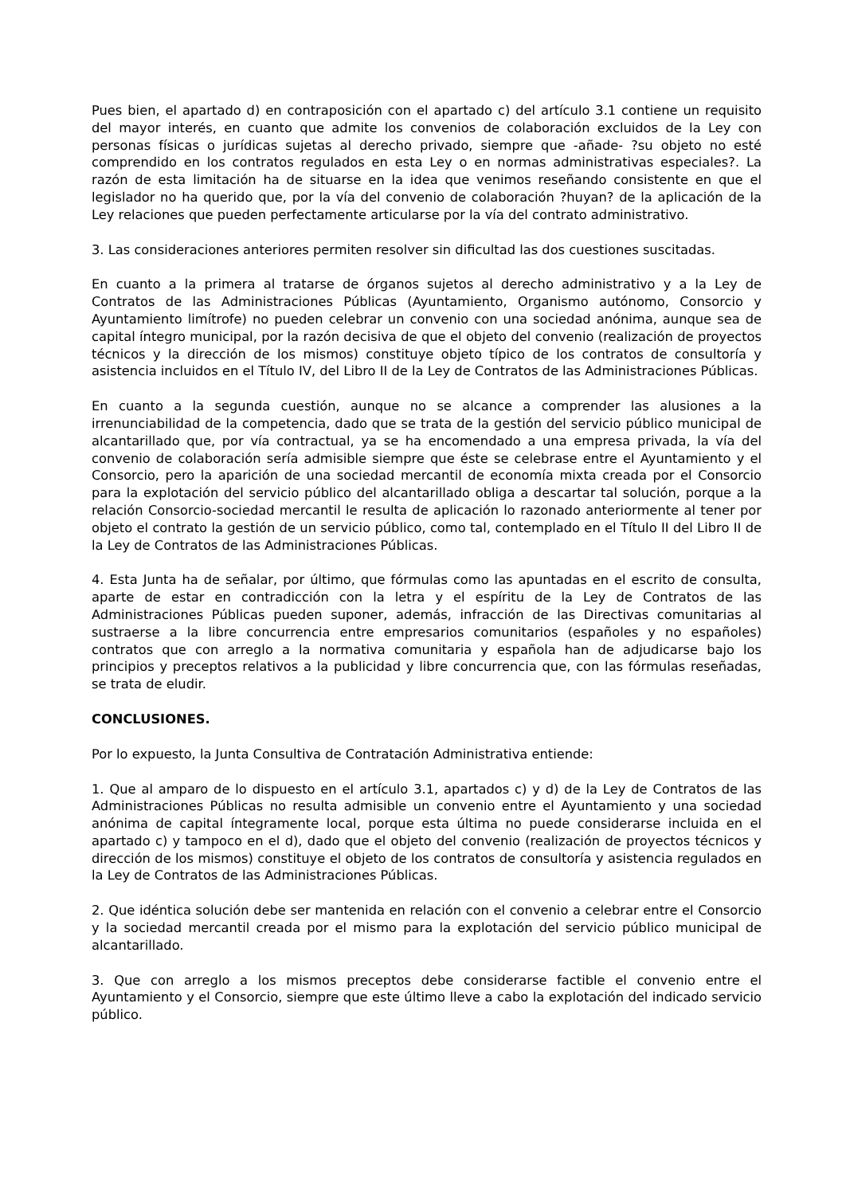Pues bien, el apartado d) en contraposición con el apartado c) del artículo 3.1 contiene un requisito del mayor interés, en cuanto que admite los convenios de colaboración excluidos de la Ley con personas físicas o jurídicas sujetas al derecho privado, siempre que -añade- ?su objeto no esté comprendido en los contratos regulados en esta Ley o en normas administrativas especiales?. La razón de esta limitación ha de situarse en la idea que venimos reseñando consistente en que el legislador no ha querido que, por la vía del convenio de colaboración ?huyan? de la aplicación de la Ley relaciones que pueden perfectamente articularse por la vía del contrato administrativo.
3. Las consideraciones anteriores permiten resolver sin dificultad las dos cuestiones suscitadas.
En cuanto a la primera al tratarse de órganos sujetos al derecho administrativo y a la Ley de Contratos de las Administraciones Públicas (Ayuntamiento, Organismo autónomo, Consorcio y Ayuntamiento limítrofe) no pueden celebrar un convenio con una sociedad anónima, aunque sea de capital íntegro municipal, por la razón decisiva de que el objeto del convenio (realización de proyectos técnicos y la dirección de los mismos) constituye objeto típico de los contratos de consultoría y asistencia incluidos en el Título IV, del Libro II de la Ley de Contratos de las Administraciones Públicas.
En cuanto a la segunda cuestión, aunque no se alcance a comprender las alusiones a la irrenunciabilidad de la competencia, dado que se trata de la gestión del servicio público municipal de alcantarillado que, por vía contractual, ya se ha encomendado a una empresa privada, la vía del convenio de colaboración sería admisible siempre que éste se celebrase entre el Ayuntamiento y el Consorcio, pero la aparición de una sociedad mercantil de economía mixta creada por el Consorcio para la explotación del servicio público del alcantarillado obliga a descartar tal solución, porque a la relación Consorcio-sociedad mercantil le resulta de aplicación lo razonado anteriormente al tener por objeto el contrato la gestión de un servicio público, como tal, contemplado en el Título II del Libro II de la Ley de Contratos de las Administraciones Públicas.
4. Esta Junta ha de señalar, por último, que fórmulas como las apuntadas en el escrito de consulta, aparte de estar en contradicción con la letra y el espíritu de la Ley de Contratos de las Administraciones Públicas pueden suponer, además, infracción de las Directivas comunitarias al sustraerse a la libre concurrencia entre empresarios comunitarios (españoles y no españoles) contratos que con arreglo a la normativa comunitaria y española han de adjudicarse bajo los principios y preceptos relativos a la publicidad y libre concurrencia que, con las fórmulas reseñadas, se trata de eludir.
CONCLUSIONES.
Por lo expuesto, la Junta Consultiva de Contratación Administrativa entiende:
1. Que al amparo de lo dispuesto en el artículo 3.1, apartados c) y d) de la Ley de Contratos de las Administraciones Públicas no resulta admisible un convenio entre el Ayuntamiento y una sociedad anónima de capital íntegramente local, porque esta última no puede considerarse incluida en el apartado c) y tampoco en el d), dado que el objeto del convenio (realización de proyectos técnicos y dirección de los mismos) constituye el objeto de los contratos de consultoría y asistencia regulados en la Ley de Contratos de las Administraciones Públicas.
2. Que idéntica solución debe ser mantenida en relación con el convenio a celebrar entre el Consorcio y la sociedad mercantil creada por el mismo para la explotación del servicio público municipal de alcantarillado.
3. Que con arreglo a los mismos preceptos debe considerarse factible el convenio entre el Ayuntamiento y el Consorcio, siempre que este último lleve a cabo la explotación del indicado servicio público.